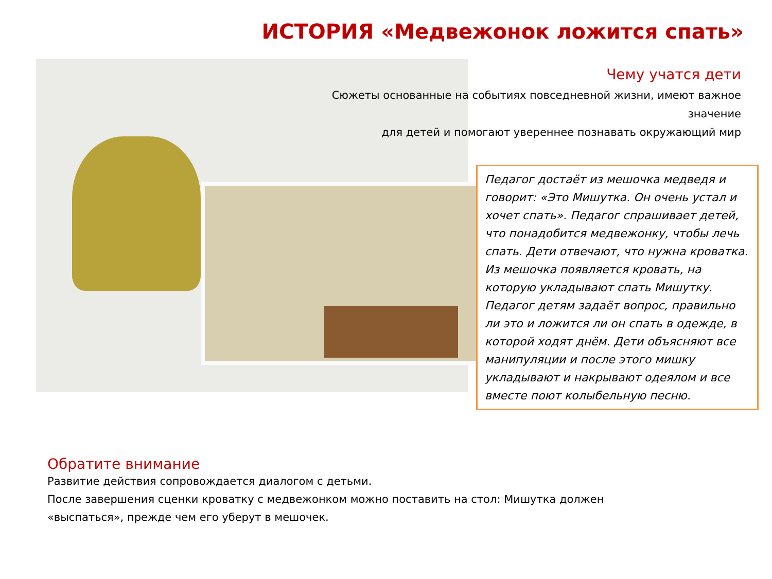ИСТОРИЯ «Медвежонок ложится спать»
Чему учатся дети
Сюжеты основанные на событиях повседневной жизни, имеют важное значение
для детей и помогают увереннее познавать окружающий мир
Педагог достаёт из мешочка медведя и говорит: «Это Мишутка. Он очень устал и хочет спать». Педагог спрашивает детей, что понадобится медвежонку, чтобы лечь спать. Дети отвечают, что нужна кроватка. Из мешочка появляется кровать, на которую укладывают спать Мишутку. Педагог детям задаёт вопрос, правильно ли это и ложится ли он спать в одежде, в которой ходят днём. Дети объясняют все манипуляции и после этого мишку укладывают и накрывают одеялом и все вместе поют колыбельную песню.
Обратите внимание
Развитие действия сопровождается диалогом с детьми.
После завершения сценки кроватку с медвежонком можно поставить на стол: Мишутка должен
«выспаться», прежде чем его уберут в мешочек.